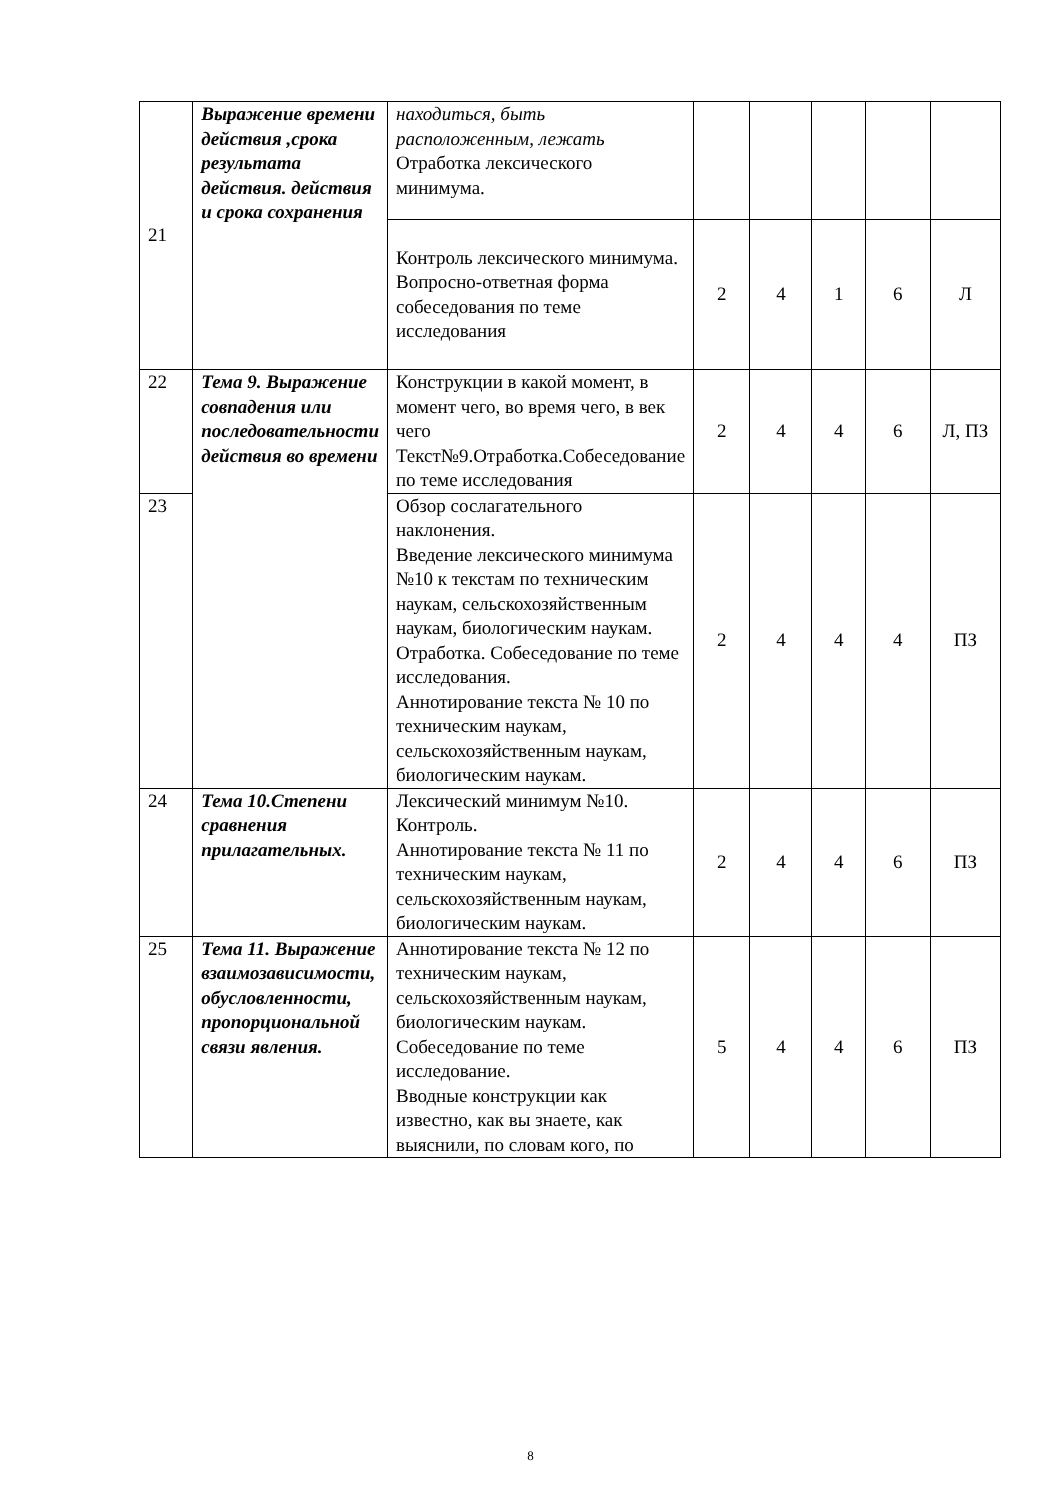| 21 | Выражение времени действия ,срока результата действия. действия и срока сохранения | находиться, быть расположенным, лежать Отработка лексического минимума. | | | | | |
| | | Контроль лексического минимума. Вопросно-ответная форма собеседования по теме исследования | 2 | 4 | 1 | 6 | Л |
| 22 | Тема 9. Выражение совпадения или последовательности действия во времени | Конструкции в какой момент, в момент чего, во время чего, в век чего Текст№9.Отработка.Собеседование по теме исследования | 2 | 4 | 4 | 6 | Л, ПЗ |
| 23 | | Обзор сослагательного наклонения. Введение лексического минимума №10 к текстам по техническим наукам, сельскохозяйственным наукам, биологическим наукам. Отработка. Собеседование по теме исследования. Аннотирование текста № 10 по техническим наукам, сельскохозяйственным наукам, биологическим наукам. | 2 | 4 | 4 | 4 | ПЗ |
| 24 | Тема 10.Степени сравнения прилагательных. | Лексический минимум №10. Контроль. Аннотирование текста № 11 по техническим наукам, сельскохозяйственным наукам, биологическим наукам. | 2 | 4 | 4 | 6 | ПЗ |
| 25 | Тема 11. Выражение взаимозависимости, обусловленности, пропорциональной связи явления. | Аннотирование текста № 12 по техническим наукам, сельскохозяйственным наукам, биологическим наукам. Собеседование по теме исследование. Вводные конструкции как известно, как вы знаете, как выяснили, по словам кого, по | 5 | 4 | 4 | 6 | ПЗ |
8